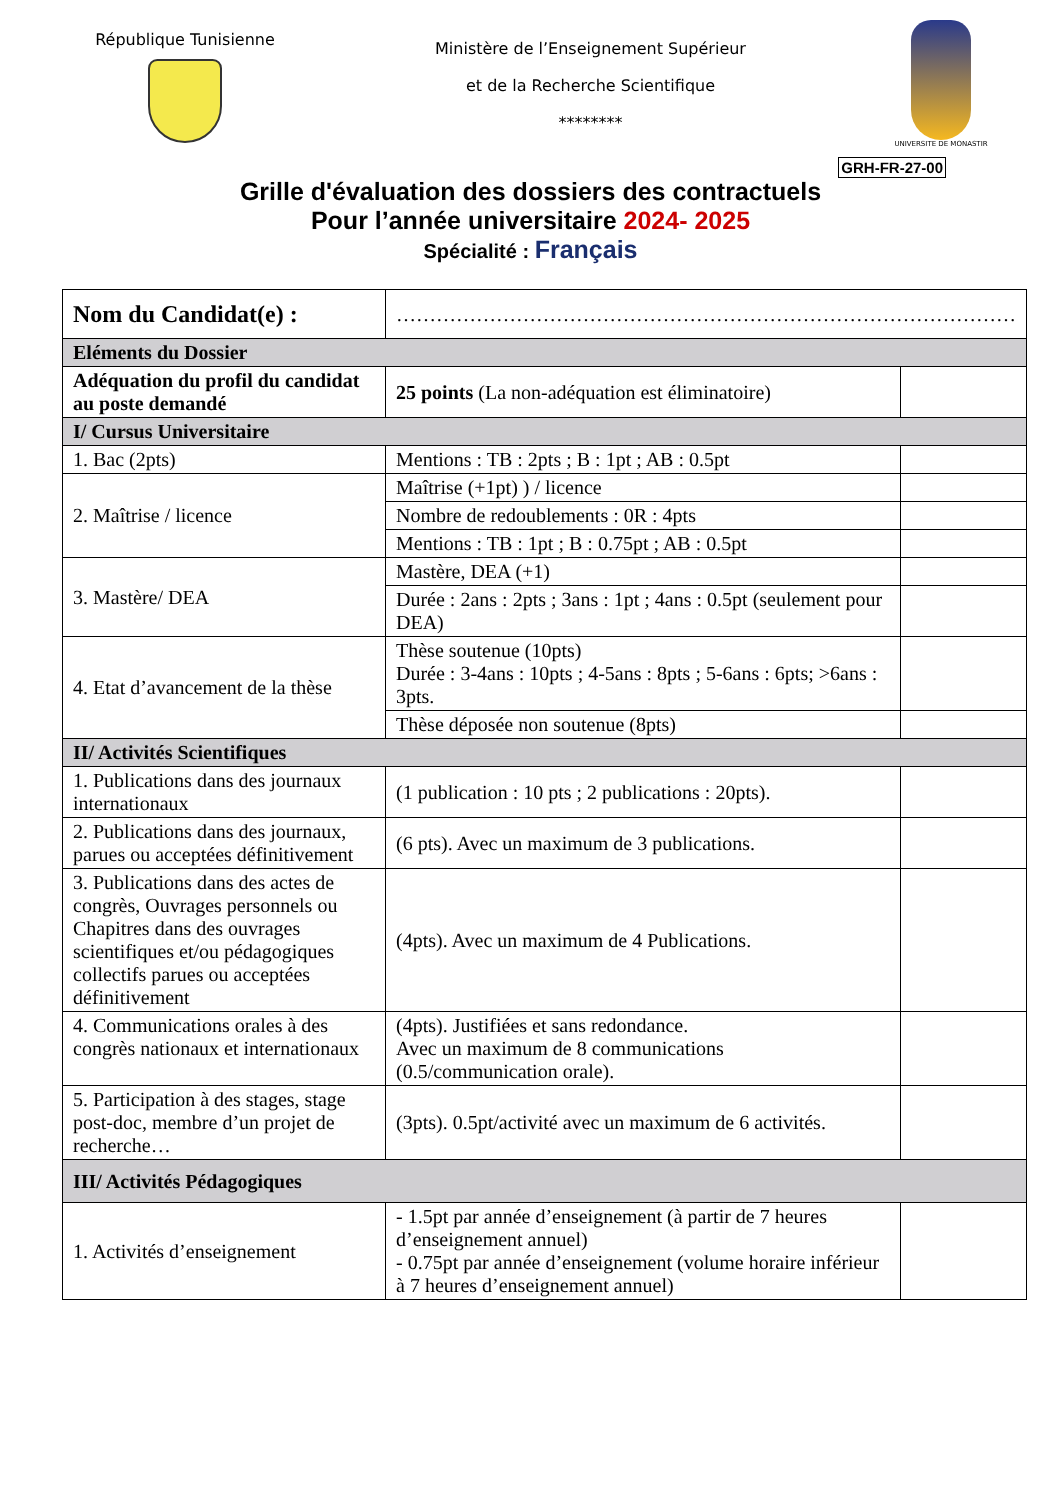République Tunisienne
Ministère de l’Enseignement Supérieur
et de la Recherche Scientifique
********
UNIVERSITE DE MONASTIR
GRH-FR-27-00
Grille d'évaluation des dossiers des contractuels
Pour l’année universitaire 2024- 2025
Spécialité : Français
| Nom du Candidat(e) : | ………………………………………………………………………………… | |
| Eléments du Dossier | | |
| Adéquation du profil du candidat au poste demandé | 25 points (La non-adéquation est éliminatoire) | |
| I/ Cursus Universitaire | | |
| 1. Bac (2pts) | Mentions : TB : 2pts ; B : 1pt ; AB : 0.5pt | |
| 2. Maîtrise / licence | Maîtrise (+1pt) ) / licence | |
| | Nombre de redoublements : 0R : 4pts | |
| | Mentions : TB : 1pt ; B : 0.75pt ; AB : 0.5pt | |
| 3. Mastère/ DEA | Mastère, DEA (+1) | |
| | Durée : 2ans : 2pts ; 3ans : 1pt ; 4ans : 0.5pt (seulement pour DEA) | |
| 4. Etat d’avancement de la thèse | Thèse soutenue (10pts) Durée : 3-4ans : 10pts ; 4-5ans : 8pts ; 5-6ans : 6pts; >6ans : 3pts. | |
| | Thèse déposée non soutenue (8pts) | |
| II/ Activités Scientifiques | | |
| 1. Publications dans des journaux internationaux | (1 publication : 10 pts ; 2 publications : 20pts). | |
| 2. Publications dans des journaux, parues ou acceptées définitivement | (6 pts). Avec un maximum de 3 publications. | |
| 3. Publications dans des actes de congrès, Ouvrages personnels ou Chapitres dans des ouvrages scientifiques et/ou pédagogiques collectifs parues ou acceptées définitivement | (4pts). Avec un maximum de 4 Publications. | |
| 4. Communications orales à des congrès nationaux et internationaux | (4pts). Justifiées et sans redondance. Avec un maximum de 8 communications (0.5/communication orale). | |
| 5. Participation à des stages, stage post-doc, membre d’un projet de recherche… | (3pts). 0.5pt/activité avec un maximum de 6 activités. | |
| III/ Activités Pédagogiques | | |
| 1. Activités d’enseignement | - 1.5pt par année d’enseignement (à partir de 7 heures d’enseignement annuel) - 0.75pt par année d’enseignement (volume horaire inférieur à 7 heures d’enseignement annuel) | |